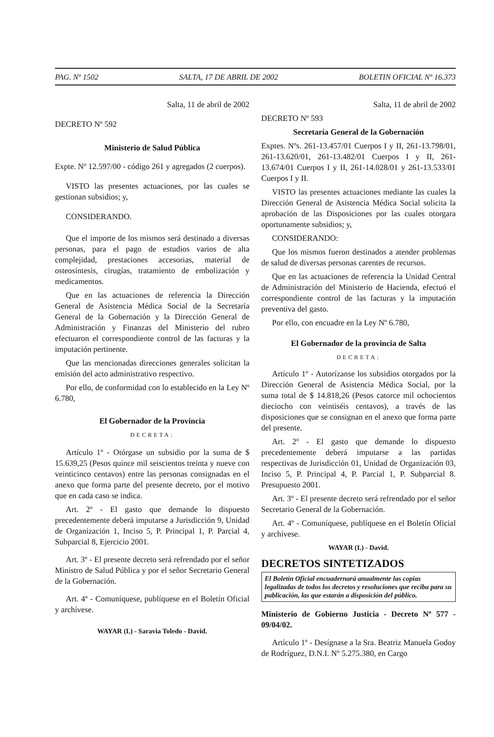PAG. Nº 1502 SALTA, 17 DE ABRIL DE 2002 BOLETIN OFICIAL Nº 16.373
Salta, 11 de abril de 2002
DECRETO Nº 592
Ministerio de Salud Pública
Expte. Nº 12.597/00 - código 261 y agregados (2 cuerpos).
VISTO las presentes actuaciones, por las cuales se gestionan subsidios; y,
CONSIDERANDO.
Que el importe de los mismos será destinado a diversas personas, para el pago de estudios varios de alta complejidad, prestaciones accesorias, material de osteosíntesis, cirugías, tratamiento de embolización y medicamentos.
Que en las actuaciones de referencia la Dirección General de Asistencia Médica Social de la Secretaría General de la Gobernación y la Dirección General de Administración y Finanzas del Ministerio del rubro efectuaron el correspondiente control de las facturas y la imputación pertinente.
Que las mencionadas direcciones generales solicitan la emisión del acto administrativo respectivo.
Por ello, de conformidad con lo establecido en la Ley Nº 6.780,
El Gobernador de la Provincia
DECRETA:
Artículo 1º - Otórgase un subsidio por la suma de $ 15.639,25 (Pesos quince mil seiscientos treinta y nueve con veinticinco centavos) entre las personas consignadas en el anexo que forma parte del presente decreto, por el motivo que en cada caso se indica.
Art. 2º - El gasto que demande lo dispuesto precedentemente deberá imputarse a Jurisdicción 9, Unidad de Organización 1, Inciso 5, P. Principal 1, P. Parcial 4, Subparcial 8, Ejercicio 2001.
Art. 3º - El presente decreto será refrendado por el señor Ministro de Salud Pública y por el señor Secretario General de la Gobernación.
Art. 4º - Comuníquese, publíquese en el Boletín Oficial y archívese.
WAYAR (I.) - Saravia Toledo - David.
Salta, 11 de abril de 2002
DECRETO Nº 593
Secretaría General de la Gobernación
Exptes. Nºs. 261-13.457/01 Cuerpos I y II, 261-13.798/01, 261-13.620/01, 261-13.482/01 Cuerpos I y II, 261-13.674/01 Cuerpos I y II, 261-14.028/01 y 261-13.533/01 Cuerpos I y II.
VISTO las presentes actuaciones mediante las cuales la Dirección General de Asistencia Médica Social solicita la aprobación de las Disposiciones por las cuales otorgara oportunamente subsidios; y,
CONSIDERANDO:
Que los mismos fueron destinados a atender problemas de salud de diversas personas carentes de recursos.
Que en las actuaciones de referencia la Unidad Central de Administración del Ministerio de Hacienda, efectuó el correspondiente control de las facturas y la imputación preventiva del gasto.
Por ello, con encuadre en la Ley Nº 6.780,
El Gobernador de la provincia de Salta
DECRETA:
Artículo 1º - Autorízanse los subsidios otorgados por la Dirección General de Asistencia Médica Social, por la suma total de $ 14.818,26 (Pesos catorce mil ochocientos dieciocho con veintiséis centavos), a través de las disposiciones que se consignan en el anexo que forma parte del presente.
Art. 2º - El gasto que demande lo dispuesto precedentemente deberá imputarse a las partidas respectivas de Jurisdicción 01, Unidad de Organización 03, Inciso 5, P. Principal 4, P. Parcial 1, P. Subparcial 8. Presupuesto 2001.
Art. 3º - El presente decreto será refrendado por el señor Secretario General de la Gobernación.
Art. 4º - Comuníquese, publíquese en el Boletín Oficial y archívese.
WAYAR (I.) - David.
DECRETOS SINTETIZADOS
El Boletín Oficial encuadernará anualmente las copias legalizadas de todos los decretos y resoluciones que reciba para su publicación, las que estarán a disposición del público.
Ministerio de Gobierno Justicia - Decreto Nº 577 - 09/04/02.
Artículo 1º - Desígnase a la Sra. Beatriz Manuela Godoy de Rodríguez, D.N.I. Nº 5.275.380, en Cargo